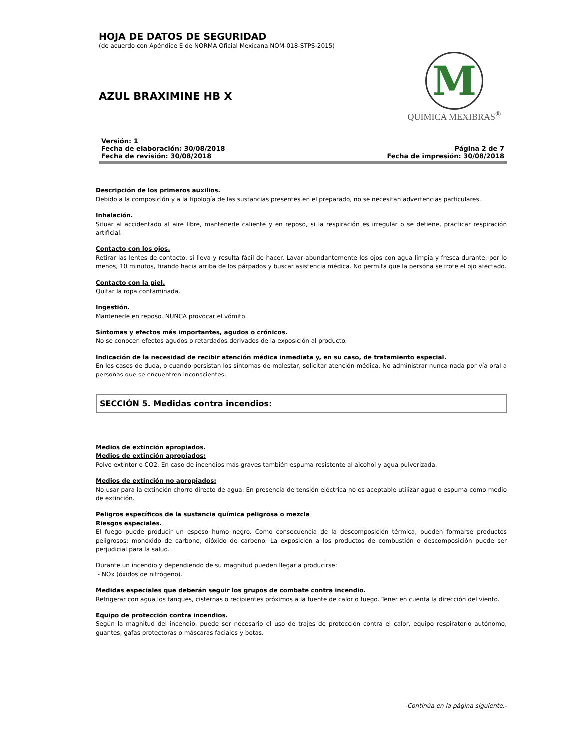HOJA DE DATOS DE SEGURIDAD
(de acuerdo con Apéndice E de NORMA Oficial Mexicana NOM-018-STPS-2015)
AZUL BRAXIMINE HB X
M
QUIMICA MEXIBRAS<sup>®</sup>
Versión: 1
Fecha de elaboración: 30/08/2018
Fecha de revisión: 30/08/2018
Página 2 de 7
Fecha de impresión: 30/08/2018
Descripción de los primeros auxilios.
Debido a la composición y a la tipología de las sustancias presentes en el preparado, no se necesitan advertencias particulares.
Inhalación.
Situar al accidentado al aire libre, mantenerle caliente y en reposo, si la respiración es irregular o se detiene, practicar respiración artificial.
Contacto con los ojos.
Retirar las lentes de contacto, si lleva y resulta fácil de hacer. Lavar abundantemente los ojos con agua limpia y fresca durante, por lo menos, 10 minutos, tirando hacia arriba de los párpados y buscar asistencia médica. No permita que la persona se frote el ojo afectado.
Contacto con la piel.
Quitar la ropa contaminada.
Ingestión.
Mantenerle en reposo. NUNCA provocar el vómito.
Síntomas y efectos más importantes, agudos o crónicos.
No se conocen efectos agudos o retardados derivados de la exposición al producto.
Indicación de la necesidad de recibir atención médica inmediata y, en su caso, de tratamiento especial.
En los casos de duda, o cuando persistan los síntomas de malestar, solicitar atención médica. No administrar nunca nada por vía oral a personas que se encuentren inconscientes.
SECCIÓN 5. Medidas contra incendios:
Medios de extinción apropiados.
Medios de extinción apropiados:
Polvo extintor o CO2. En caso de incendios más graves también espuma resistente al alcohol y agua pulverizada.
Medios de extinción no apropiados:
No usar para la extinción chorro directo de agua. En presencia de tensión eléctrica no es aceptable utilizar agua o espuma como medio de extinción.
Peligros específicos de la sustancia química peligrosa o mezcla
Riesgos especiales.
El fuego puede producir un espeso humo negro. Como consecuencia de la descomposición térmica, pueden formarse productos peligrosos: monóxido de carbono, dióxido de carbono. La exposición a los productos de combustión o descomposición puede ser perjudicial para la salud.
Durante un incendio y dependiendo de su magnitud pueden llegar a producirse:
- NOx (óxidos de nitrógeno).
Medidas especiales que deberán seguir los grupos de combate contra incendio.
Refrigerar con agua los tanques, cisternas o recipientes próximos a la fuente de calor o fuego. Tener en cuenta la dirección del viento.
Equipo de protección contra incendios.
Según la magnitud del incendio, puede ser necesario el uso de trajes de protección contra el calor, equipo respiratorio autónomo, guantes, gafas protectoras o máscaras faciales y botas.
-Continúa en la página siguiente.-